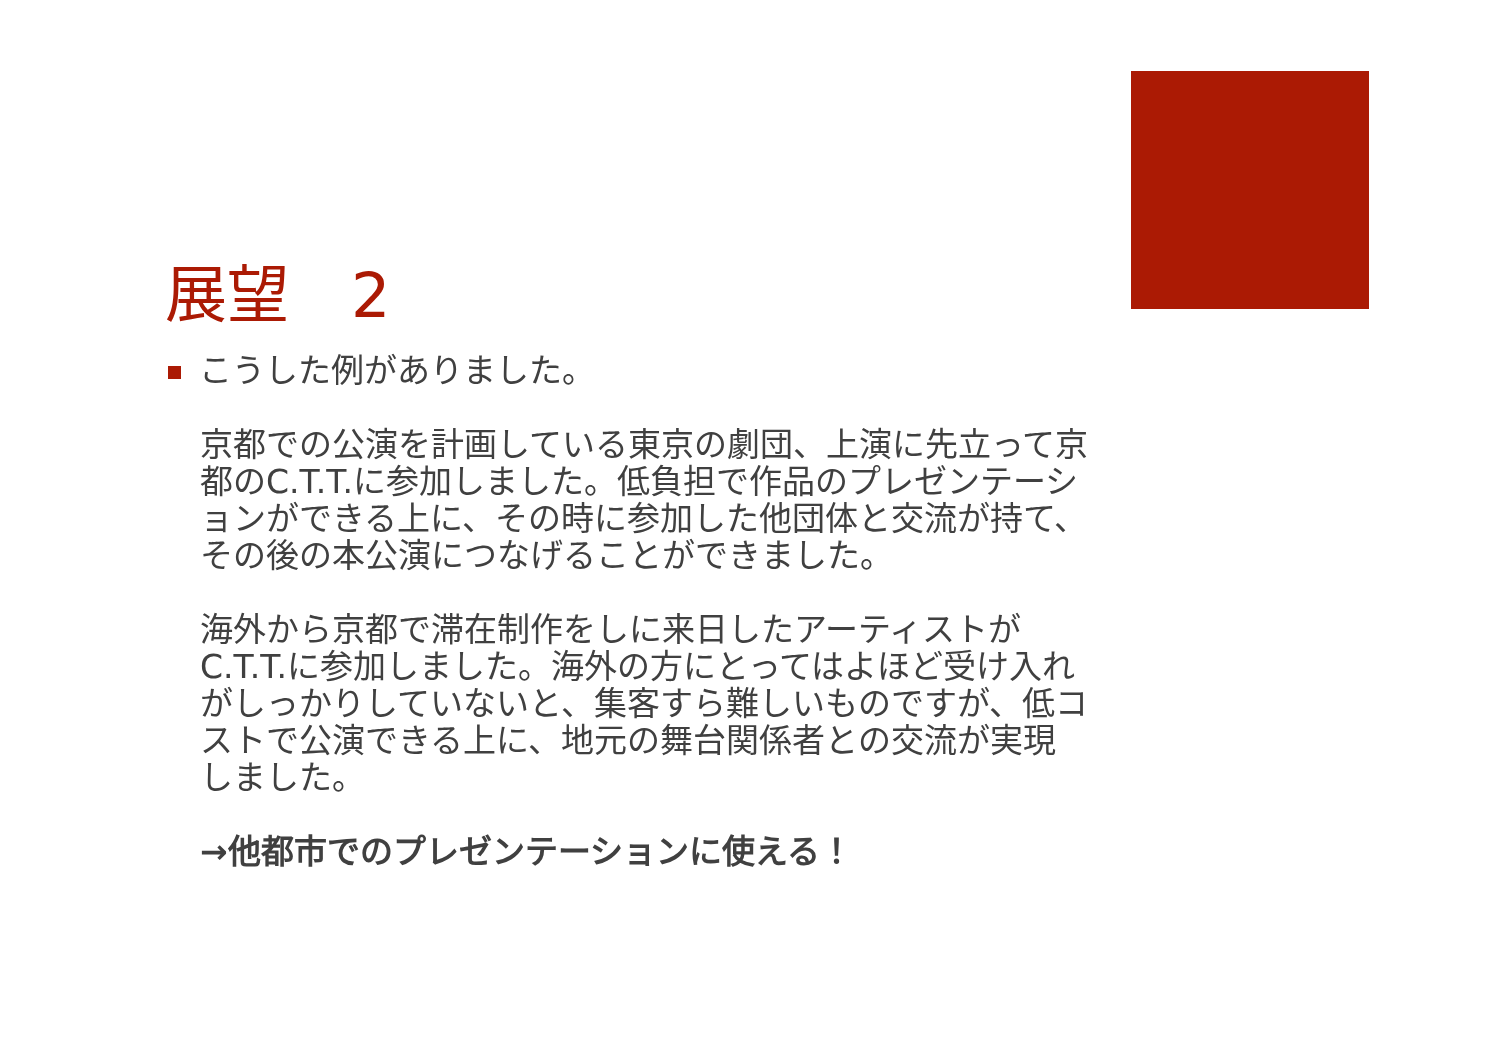展望　2
こうした例がありました。
京都での公演を計画している東京の劇団、上演に先立って京都のC.T.T.に参加しました。低負担で作品のプレゼンテーションができる上に、その時に参加した他団体と交流が持て、その後の本公演につなげることができました。
海外から京都で滞在制作をしに来日したアーティストがC.T.T.に参加しました。海外の方にとってはよほど受け入れがしっかりしていないと、集客すら難しいものですが、低コストで公演できる上に、地元の舞台関係者との交流が実現しました。
→他都市でのプレゼンテーションに使える！